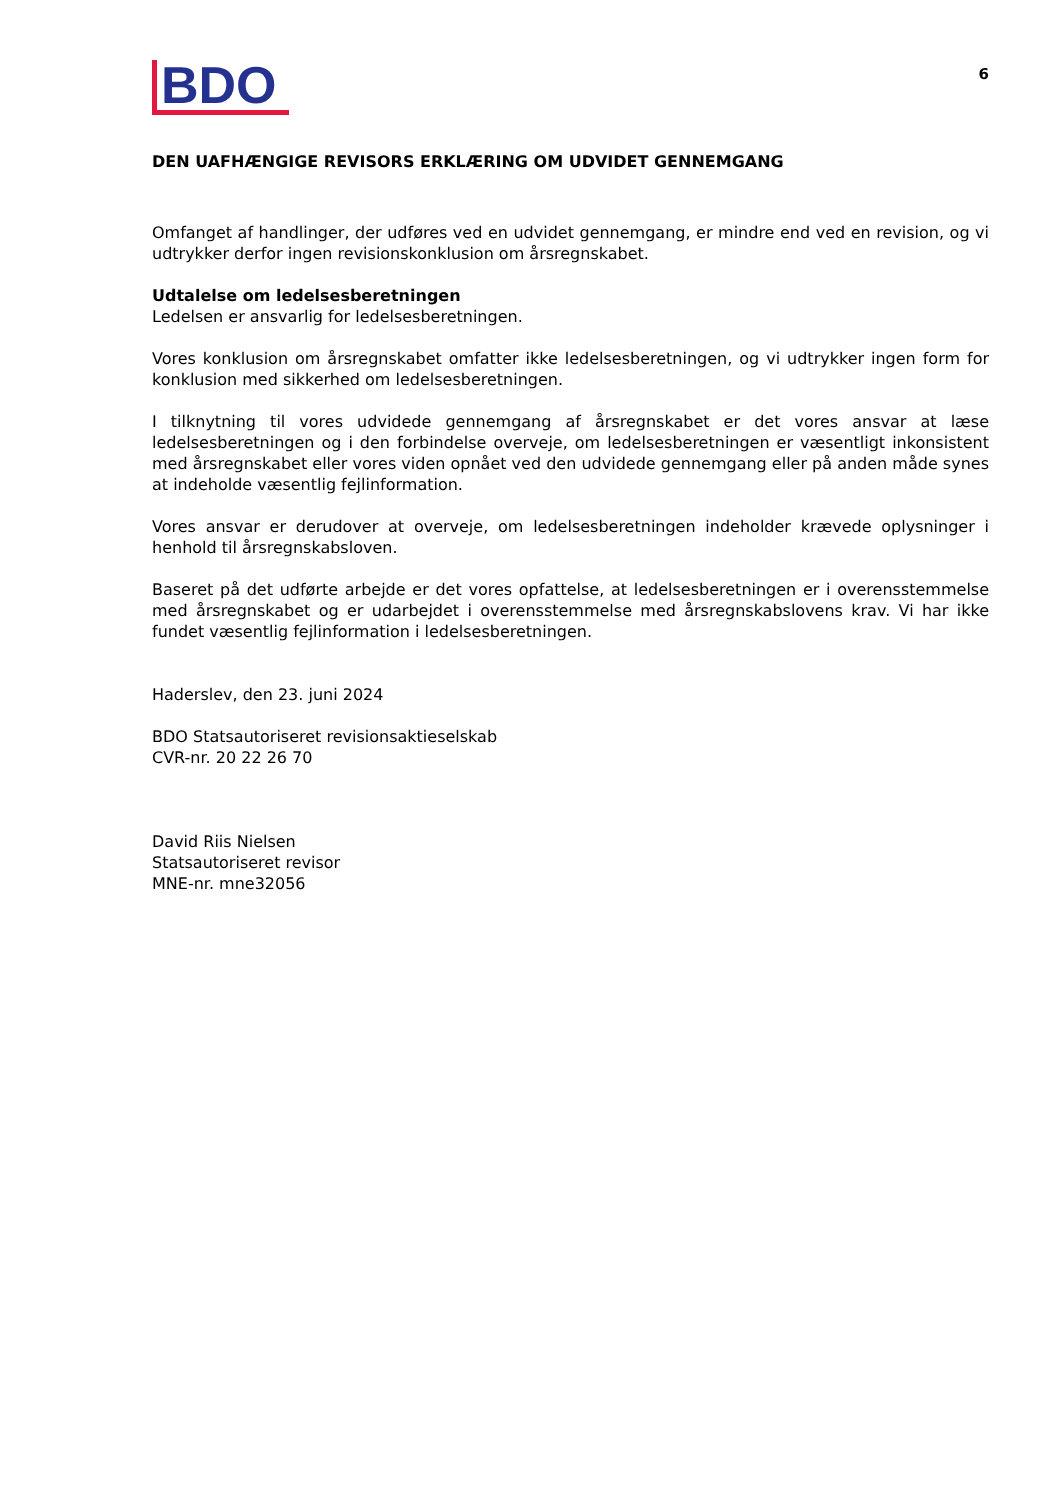BDO
6
DEN UAFHÆNGIGE REVISORS ERKLÆRING OM UDVIDET GENNEMGANG
Omfanget af handlinger, der udføres ved en udvidet gennemgang, er mindre end ved en revision, og vi udtrykker derfor ingen revisionskonklusion om årsregnskabet.
Udtalelse om ledelsesberetningen
Ledelsen er ansvarlig for ledelsesberetningen.
Vores konklusion om årsregnskabet omfatter ikke ledelsesberetningen, og vi udtrykker ingen form for konklusion med sikkerhed om ledelsesberetningen.
I tilknytning til vores udvidede gennemgang af årsregnskabet er det vores ansvar at læse ledelsesberetningen og i den forbindelse overveje, om ledelsesberetningen er væsentligt inkonsistent med årsregnskabet eller vores viden opnået ved den udvidede gennemgang eller på anden måde synes at indeholde væsentlig fejlinformation.
Vores ansvar er derudover at overveje, om ledelsesberetningen indeholder krævede oplysninger i henhold til årsregnskabsloven.
Baseret på det udførte arbejde er det vores opfattelse, at ledelsesberetningen er i overensstemmelse med årsregnskabet og er udarbejdet i overensstemmelse med årsregnskabslovens krav. Vi har ikke fundet væsentlig fejlinformation i ledelsesberetningen.
Haderslev, den 23. juni 2024
BDO Statsautoriseret revisionsaktieselskab
CVR-nr. 20 22 26 70
David Riis Nielsen
Statsautoriseret revisor
MNE-nr. mne32056